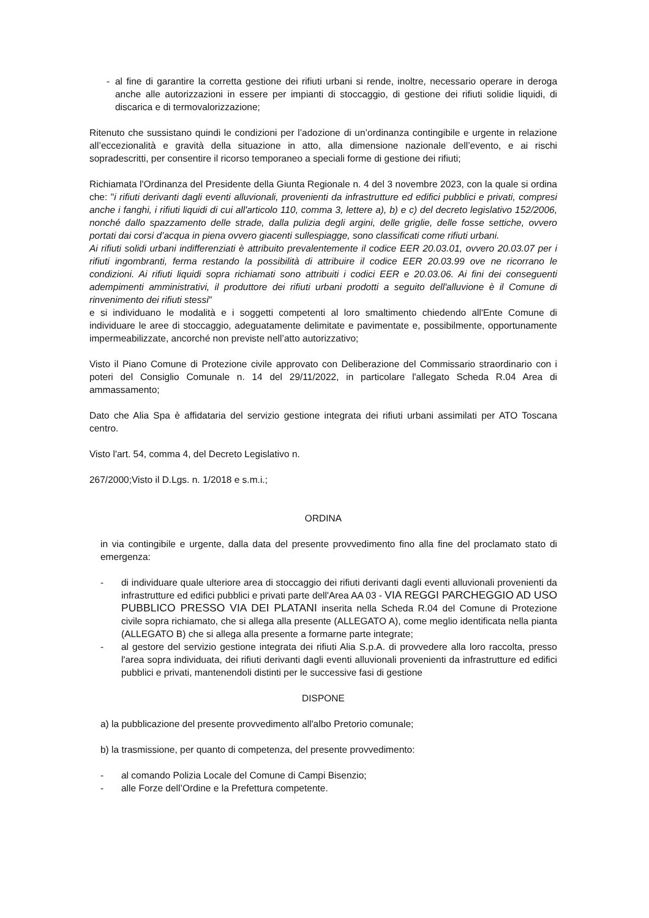- al fine di garantire la corretta gestione dei rifiuti urbani si rende, inoltre, necessario operare in deroga anche alle autorizzazioni in essere per impianti di stoccaggio, di gestione dei rifiuti solidie liquidi, di discarica e di termovalorizzazione;
Ritenuto che sussistano quindi le condizioni per l’adozione di un’ordinanza contingibile e urgente in relazione all’eccezionalità e gravità della situazione in atto, alla dimensione nazionale dell’evento, e ai rischi sopradescritti, per consentire il ricorso temporaneo a speciali forme di gestione dei rifiuti;
Richiamata l'Ordinanza del Presidente della Giunta Regionale n. 4 del 3 novembre 2023, con la quale si ordina che: "i rifiuti derivanti dagli eventi alluvionali, provenienti da infrastrutture ed edifici pubblici e privati, compresi anche i fanghi, i rifiuti liquidi di cui all'articolo 110, comma 3, lettere a), b) e c) del decreto legislativo 152/2006, nonché dallo spazzamento delle strade, dalla pulizia degli argini, delle griglie, delle fosse settiche, ovvero portati dai corsi d’acqua in piena ovvero giacenti sullespiagge, sono classificati come rifiuti urbani.
Ai rifiuti solidi urbani indifferenziati è attribuito prevalentemente il codice EER 20.03.01, ovvero 20.03.07 per i rifiuti ingombranti, ferma restando la possibilità di attribuire il codice EER 20.03.99 ove ne ricorrano le condizioni. Ai rifiuti liquidi sopra richiamati sono attribuiti i codici EER e 20.03.06. Ai fini dei conseguenti adempimenti amministrativi, il produttore dei rifiuti urbani prodotti a seguito dell'alluvione è il Comune di rinvenimento dei rifiuti stessi"
e si individuano le modalità e i soggetti competenti al loro smaltimento chiedendo all'Ente Comune di individuare le aree di stoccaggio, adeguatamente delimitate e pavimentate e, possibilmente, opportunamente impermeabilizzate, ancorché non previste nell’atto autorizzativo;
Visto il Piano Comune di Protezione civile approvato con Deliberazione del Commissario straordinario con i poteri del Consiglio Comunale n. 14 del 29/11/2022, in particolare l'allegato Scheda R.04 Area di ammassamento;
Dato che Alia Spa è affidataria del servizio gestione integrata dei rifiuti urbani assimilati per ATO Toscana centro.
Visto l'art. 54, comma 4, del Decreto Legislativo n.
267/2000;Visto il D.Lgs. n. 1/2018 e s.m.i.;
ORDINA
in via contingibile e urgente, dalla data del presente provvedimento fino alla fine del proclamato stato di emergenza:
- di individuare quale ulteriore area di stoccaggio dei rifiuti derivanti dagli eventi alluvionali provenienti da infrastrutture ed edifici pubblici e privati parte dell'Area AA 03 - VIA REGGI PARCHEGGIO AD USO PUBBLICO PRESSO VIA DEI PLATANI inserita nella Scheda R.04 del Comune di Protezione civile sopra richiamato, che si allega alla presente (ALLEGATO A), come meglio identificata nella pianta (ALLEGATO B) che si allega alla presente a formarne parte integrate;
- al gestore del servizio gestione integrata dei rifiuti Alia S.p.A. di provvedere alla loro raccolta, presso l'area sopra individuata, dei rifiuti derivanti dagli eventi alluvionali provenienti da infrastrutture ed edifici pubblici e privati, mantenendoli distinti per le successive fasi di gestione
DISPONE
a) la pubblicazione del presente provvedimento all'albo Pretorio comunale;
b) la trasmissione, per quanto di competenza, del presente provvedimento:
- al comando Polizia Locale del Comune di Campi Bisenzio;
- alle Forze dell’Ordine e la Prefettura competente.